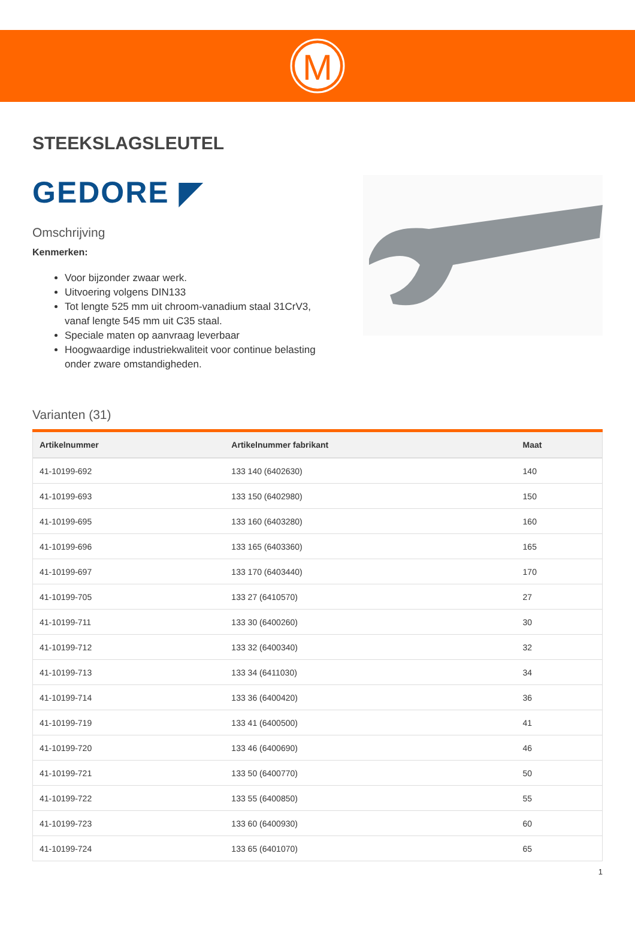M
STEEKSLAGSLEUTEL
GEDORE ◤
Omschrijving
Kenmerken:
Voor bijzonder zwaar werk.
Uitvoering volgens DIN133
Tot lengte 525 mm uit chroom-vanadium staal 31CrV3, vanaf lengte 545 mm uit C35 staal.
Speciale maten op aanvraag leverbaar
Hoogwaardige industriekwaliteit voor continue belasting onder zware omstandigheden.
Varianten (31)
| Artikelnummer | Artikelnummer fabrikant | Maat |
| --- | --- | --- |
| 41-10199-692 | 133 140 (6402630) | 140 |
| 41-10199-693 | 133 150 (6402980) | 150 |
| 41-10199-695 | 133 160 (6403280) | 160 |
| 41-10199-696 | 133 165 (6403360) | 165 |
| 41-10199-697 | 133 170 (6403440) | 170 |
| 41-10199-705 | 133 27 (6410570) | 27 |
| 41-10199-711 | 133 30 (6400260) | 30 |
| 41-10199-712 | 133 32 (6400340) | 32 |
| 41-10199-713 | 133 34 (6411030) | 34 |
| 41-10199-714 | 133 36 (6400420) | 36 |
| 41-10199-719 | 133 41 (6400500) | 41 |
| 41-10199-720 | 133 46 (6400690) | 46 |
| 41-10199-721 | 133 50 (6400770) | 50 |
| 41-10199-722 | 133 55 (6400850) | 55 |
| 41-10199-723 | 133 60 (6400930) | 60 |
| 41-10199-724 | 133 65 (6401070) | 65 |
1